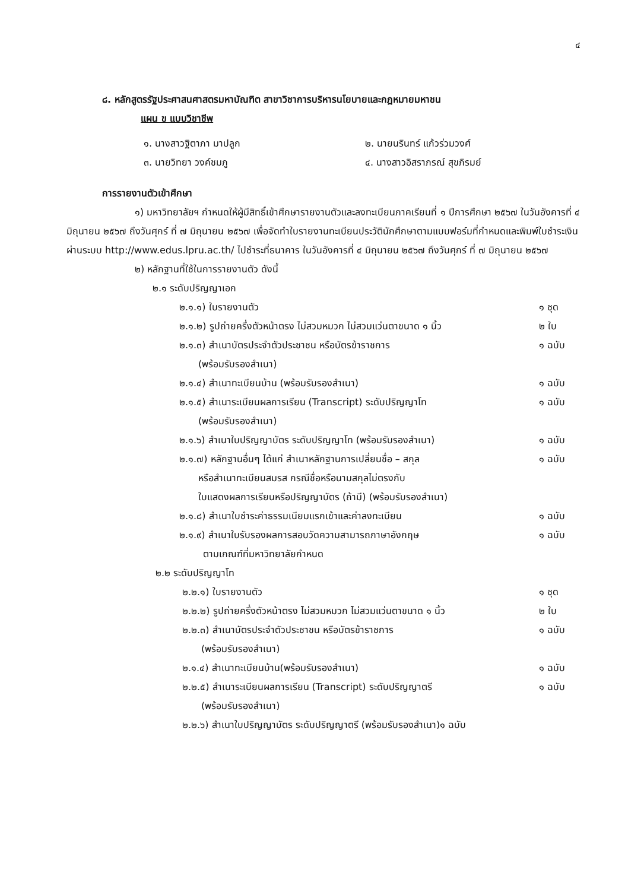๔
๘. หลักสูตรรัฐประศาสนศาสตรมหาบัณฑิต สาขาวิชาการบริหารนโยบายและกฎหมายมหาชน
แผน ข แบบวิชาชีพ
๑. นางสาวฐิตาภา มาปลูก
๒. นายนรินทร์ แก้วร่วมวงศ์
๓. นายวิทยา วงค์ชมภู
๔. นางสาวอิสราภรณ์ สุขภิรมย์
การรายงานตัวเข้าศึกษา
๑) มหาวิทยาลัยฯ กำหนดให้ผู้มีสิทธิ์เข้าศึกษารายงานตัวและลงทะเบียนภาคเรียนที่ ๑ ปีการศึกษา ๒๕๖๗ ในวันอังคารที่ ๔ มิถุนายน ๒๕๖๗ ถึงวันศุกร์ ที่ ๗ มิถุนายน ๒๕๖๗ เพื่อจัดทำใบรายงานทะเบียนประวัตินักศึกษาตามแบบฟอร์มที่กำหนดและพิมพ์ใบชำระเงินผ่านระบบ http://www.edus.lpru.ac.th/ ไปชำระที่ธนาคาร ในวันอังคารที่ ๔ มิถุนายน ๒๕๖๗ ถึงวันศุกร์ ที่ ๗ มิถุนายน ๒๕๖๗
๒) หลักฐานที่ใช้ในการรายงานตัว ดังนี้
๒.๑ ระดับปริญญาเอก
๒.๑.๑) ใบรายงานตัว ๑ ชุด
๒.๑.๒) รูปถ่ายครึ่งตัวหน้าตรง ไม่สวมหมวก ไม่สวมแว่นตาขนาด ๑ นิ้ว ๒ ใบ
๒.๑.๓) สำเนาบัตรประจำตัวประชาชน หรือบัตรข้าราชการ
  (พร้อมรับรองสำเนา) ๑ ฉบับ
๒.๑.๔) สำเนาทะเบียนบ้าน (พร้อมรับรองสำเนา) ๑ ฉบับ
๒.๑.๕) สำเนาระเบียนผลการเรียน (Transcript) ระดับปริญญาโท
  (พร้อมรับรองสำเนา) ๑ ฉบับ
๒.๑.๖) สำเนาใบปริญญาบัตร ระดับปริญญาโท (พร้อมรับรองสำเนา) ๑ ฉบับ
๒.๑.๗) หลักฐานอื่นๆ ได้แก่ สำเนาหลักฐานการเปลี่ยนชื่อ – สกุล
  หรือสำเนาทะเบียนสมรส กรณีชื่อหรือนามสกุลไม่ตรงกับ
  ใบแสดงผลการเรียนหรือปริญญาบัตร (ถ้ามี) (พร้อมรับรองสำเนา) ๑ ฉบับ
๒.๑.๘) สำเนาใบชำระค่าธรรมเนียมแรกเข้าและค่าลงทะเบียน ๑ ฉบับ
๒.๑.๙) สำเนาใบรับรองผลการสอบวัดความสามารถภาษาอังกฤษ
   ตามเกณฑ์ที่มหาวิทยาลัยกำหนด ๑ ฉบับ
๒.๒ ระดับปริญญาโท
๒.๒.๑) ใบรายงานตัว ๑ ชุด
๒.๒.๒) รูปถ่ายครึ่งตัวหน้าตรง ไม่สวมหมวก ไม่สวมแว่นตาขนาด ๑ นิ้ว ๒ ใบ
๒.๒.๓) สำเนาบัตรประจำตัวประชาชน หรือบัตรข้าราชการ
  (พร้อมรับรองสำเนา) ๑ ฉบับ
๒.๑.๔) สำเนาทะเบียนบ้าน(พร้อมรับรองสำเนา) ๑ ฉบับ
๒.๒.๕) สำเนาระเบียนผลการเรียน (Transcript) ระดับปริญญาตรี
  (พร้อมรับรองสำเนา) ๑ ฉบับ
๒.๒.๖) สำเนาใบปริญญาบัตร ระดับปริญญาตรี (พร้อมรับรองสำเนา)๑ ฉบับ